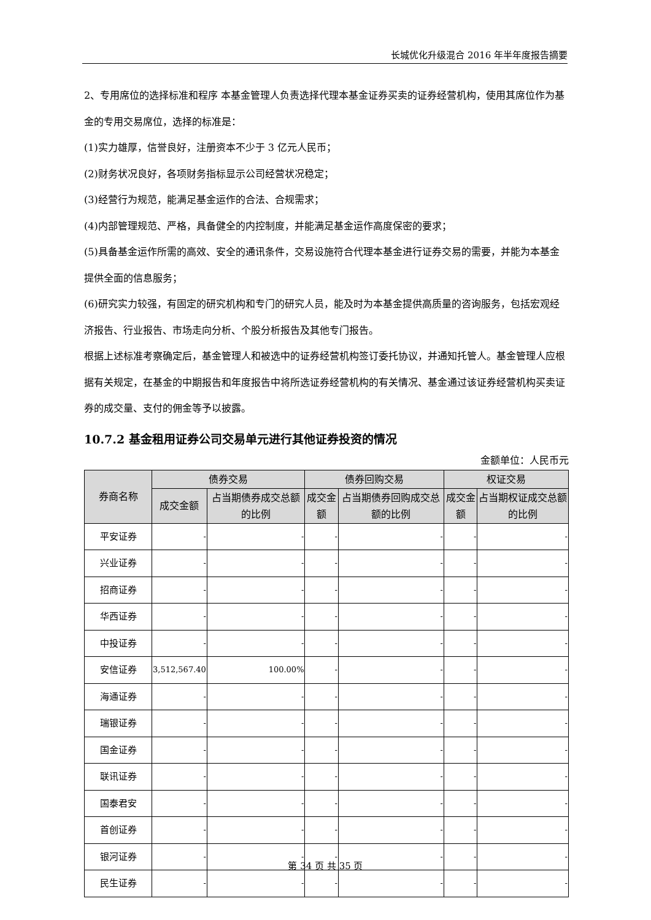长城优化升级混合 2016 年半年度报告摘要
2、专用席位的选择标准和程序 本基金管理人负责选择代理本基金证券买卖的证券经营机构，使用其席位作为基金的专用交易席位，选择的标准是：
(1)实力雄厚，信誉良好，注册资本不少于 3 亿元人民币；
(2)财务状况良好，各项财务指标显示公司经营状况稳定；
(3)经营行为规范，能满足基金运作的合法、合规需求；
(4)内部管理规范、严格，具备健全的内控制度，并能满足基金运作高度保密的要求；
(5)具备基金运作所需的高效、安全的通讯条件，交易设施符合代理本基金进行证券交易的需要，并能为本基金提供全面的信息服务；
(6)研究实力较强，有固定的研究机构和专门的研究人员，能及时为本基金提供高质量的咨询服务，包括宏观经济报告、行业报告、市场走向分析、个股分析报告及其他专门报告。
根据上述标准考察确定后，基金管理人和被选中的证券经营机构签订委托协议，并通知托管人。基金管理人应根据有关规定，在基金的中期报告和年度报告中将所选证券经营机构的有关情况、基金通过该证券经营机构买卖证券的成交量、支付的佣金等予以披露。
10.7.2 基金租用证券公司交易单元进行其他证券投资的情况
金额单位：人民币元
| 券商名称 | 债券交易 | | 债券回购交易 | | 权证交易 | |
| --- | --- | --- | --- | --- | --- | --- |
| | 成交金额 | 占当期债券成交总额的比例 | 成交金额 | 占当期债券回购成交总额的比例 | 成交金额 | 占当期权证成交总额的比例 |
| 平安证券 | - | - | - | - | - | - |
| 兴业证券 | - | - | - | - | - | - |
| 招商证券 | - | - | - | - | - | - |
| 华西证券 | - | - | - | - | - | - |
| 中投证券 | - | - | - | - | - | - |
| 安信证券 | 3,512,567.40 | 100.00% | - | - | - | - |
| 海通证券 | - | - | - | - | - | - |
| 瑞银证券 | - | - | - | - | - | - |
| 国金证券 | - | - | - | - | - | - |
| 联讯证券 | - | - | - | - | - | - |
| 国泰君安 | - | - | - | - | - | - |
| 首创证券 | - | - | - | - | - | - |
| 银河证券 | - | - | - | - | - | - |
| 民生证券 | - | - | - | - | - | - |
第 34 页 共 35 页